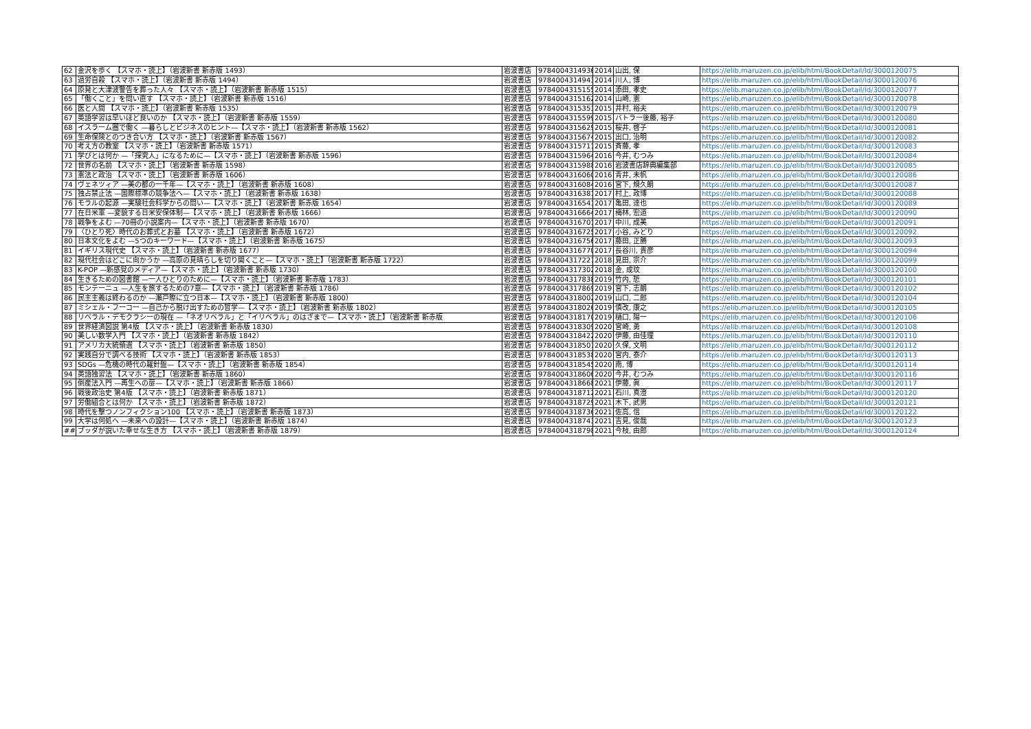| 62 | 金沢を歩く 【スマホ・読上】（岩波新書 新赤版 1493） | 岩波書店 | 9784004314936 | 2014 | 山出, 保 | https://elib.maruzen.co.jp/elib/html/BookDetail/Id/3000120075 |
| 63 | 過労自殺 【スマホ・読上】（岩波新書 新赤版 1494） | 岩波書店 | 9784004314943 | 2014 | 川人, 博 | https://elib.maruzen.co.jp/elib/html/BookDetail/Id/3000120076 |
| 64 | 原発と大津波警告を葬った人々 【スマホ・読上】（岩波新書 新赤版 1515） | 岩波書店 | 9784004315155 | 2014 | 添田, 孝史 | https://elib.maruzen.co.jp/elib/html/BookDetail/Id/3000120077 |
| 65 | 「働くこと」を問い直す 【スマホ・読上】（岩波新書 新赤版 1516） | 岩波書店 | 9784004315162 | 2014 | 山崎, 憲 | https://elib.maruzen.co.jp/elib/html/BookDetail/Id/3000120078 |
| 66 | 医と人間 【スマホ・読上】（岩波新書 新赤版 1535） | 岩波書店 | 9784004315353 | 2015 | 井村, 裕夫 | https://elib.maruzen.co.jp/elib/html/BookDetail/Id/3000120079 |
| 67 | 英語学習は早いほど良いのか 【スマホ・読上】（岩波新書 新赤版 1559） | 岩波書店 | 9784004315599 | 2015 | バトラー後藤, 裕子 | https://elib.maruzen.co.jp/elib/html/BookDetail/Id/3000120080 |
| 68 | イスラーム圏で働く —暮らしとビジネスのヒント—【スマホ・読上】（岩波新書 新赤版 1562） | 岩波書店 | 9784004315629 | 2015 | 桜井, 啓子 | https://elib.maruzen.co.jp/elib/html/BookDetail/Id/3000120081 |
| 69 | 生命保険とのつき合い方 【スマホ・読上】（岩波新書 新赤版 1567） | 岩波書店 | 9784004315674 | 2015 | 出口, 治明 | https://elib.maruzen.co.jp/elib/html/BookDetail/Id/3000120082 |
| 70 | 考え方の教室 【スマホ・読上】（岩波新書 新赤版 1571） | 岩波書店 | 9784004315711 | 2015 | 斉藤, 孝 | https://elib.maruzen.co.jp/elib/html/BookDetail/Id/3000120083 |
| 71 | 学びとは何か —「探究人」になるために—【スマホ・読上】（岩波新書 新赤版 1596） | 岩波書店 | 9784004315964 | 2016 | 今井, むつみ | https://elib.maruzen.co.jp/elib/html/BookDetail/Id/3000120084 |
| 72 | 世界の名前 【スマホ・読上】（岩波新書 新赤版 1598） | 岩波書店 | 9784004315988 | 2016 | 岩波書店辞典編集部 | https://elib.maruzen.co.jp/elib/html/BookDetail/Id/3000120085 |
| 73 | 憲法と政治 【スマホ・読上】（岩波新書 新赤版 1606） | 岩波書店 | 9784004316060 | 2016 | 青井, 未帆 | https://elib.maruzen.co.jp/elib/html/BookDetail/Id/3000120086 |
| 74 | ヴェネツィア —美の都の一千年—【スマホ・読上】（岩波新書 新赤版 1608） | 岩波書店 | 9784004316084 | 2016 | 宮下, 規久朗 | https://elib.maruzen.co.jp/elib/html/BookDetail/Id/3000120087 |
| 75 | 独占禁止法 —国際標準の競争法へ—【スマホ・読上】（岩波新書 新赤版 1638） | 岩波書店 | 9784004316381 | 2017 | 村上, 政博 | https://elib.maruzen.co.jp/elib/html/BookDetail/Id/3000120088 |
| 76 | モラルの起源 —実験社会科学からの問い—【スマホ・読上】（岩波新書 新赤版 1654） | 岩波書店 | 9784004316541 | 2017 | 亀田, 達也 | https://elib.maruzen.co.jp/elib/html/BookDetail/Id/3000120089 |
| 77 | 在日米軍 —変貌する日米安保体制—【スマホ・読上】（岩波新書 新赤版 1666） | 岩波書店 | 9784004316664 | 2017 | 梅林, 宏道 | https://elib.maruzen.co.jp/elib/html/BookDetail/Id/3000120090 |
| 78 | 戦争をよむ —70冊の小説案内—【スマホ・読上】（岩波新書 新赤版 1670） | 岩波書店 | 9784004316701 | 2017 | 中川, 成美 | https://elib.maruzen.co.jp/elib/html/BookDetail/Id/3000120091 |
| 79 | 〈ひとり死〉時代のお葬式とお墓 【スマホ・読上】（岩波新書 新赤版 1672） | 岩波書店 | 9784004316725 | 2017 | 小谷, みどり | https://elib.maruzen.co.jp/elib/html/BookDetail/Id/3000120092 |
| 80 | 日本文化をよむ —5つのキーワード—【スマホ・読上】（岩波新書 新赤版 1675） | 岩波書店 | 9784004316756 | 2017 | 藤田, 正勝 | https://elib.maruzen.co.jp/elib/html/BookDetail/Id/3000120093 |
| 81 | イギリス現代史 【スマホ・読上】（岩波新書 新赤版 1677） | 岩波書店 | 9784004316770 | 2017 | 長谷川, 貴彦 | https://elib.maruzen.co.jp/elib/html/BookDetail/Id/3000120094 |
| 82 | 現代社会はどこに向かうか —高原の見晴らしを切り開くこと—【スマホ・読上】（岩波新書 新赤版 1722） | 岩波書店 | 9784004317227 | 2018 | 見田, 宗介 | https://elib.maruzen.co.jp/elib/html/BookDetail/Id/3000120099 |
| 83 | K-POP —新感覚のメディア—【スマホ・読上】（岩波新書 新赤版 1730） | 岩波書店 | 9784004317302 | 2018 | 金, 成玟 | https://elib.maruzen.co.jp/elib/html/BookDetail/Id/3000120100 |
| 84 | 生きるための図書館 —一人ひとりのために—【スマホ・読上】（岩波新書 新赤版 1783） | 岩波書店 | 9784004317838 | 2019 | 竹内, 悊 | https://elib.maruzen.co.jp/elib/html/BookDetail/Id/3000120101 |
| 85 | モンテーニュ —人生を旅するための7章—【スマホ・読上】（岩波新書 新赤版 1786） | 岩波書店 | 9784004317869 | 2019 | 宮下, 志朗 | https://elib.maruzen.co.jp/elib/html/BookDetail/Id/3000120102 |
| 86 | 民主主義は終わるのか —瀬戸際に立つ日本—【スマホ・読上】（岩波新書 新赤版 1800） | 岩波書店 | 9784004318002 | 2019 | 山口, 二郎 | https://elib.maruzen.co.jp/elib/html/BookDetail/Id/3000120104 |
| 87 | ミシェル・フーコー —自己から脱け出すための哲学—【スマホ・読上】（岩波新書 新赤版 1802） | 岩波書店 | 9784004318026 | 2019 | 慎改, 康之 | https://elib.maruzen.co.jp/elib/html/BookDetail/Id/3000120105 |
| 88 | リベラル・デモクラシーの現在 —「ネオリベラル」と「イリベラル」のはざまで—【スマホ・読上】（岩波新書 新赤版 | 岩波書店 | 9784004318170 | 2019 | 樋口, 陽一 | https://elib.maruzen.co.jp/elib/html/BookDetail/Id/3000120106 |
| 89 | 世界経済図説 第4版 【スマホ・読上】（岩波新書 新赤版 1830） | 岩波書店 | 9784004318309 | 2020 | 宮崎, 勇 | https://elib.maruzen.co.jp/elib/html/BookDetail/Id/3000120108 |
| 90 | 美しい数学入門 【スマホ・読上】（岩波新書 新赤版 1842） | 岩波書店 | 9784004318422 | 2020 | 伊藤, 由佳理 | https://elib.maruzen.co.jp/elib/html/BookDetail/Id/3000120110 |
| 91 | アメリカ大統領選 【スマホ・読上】（岩波新書 新赤版 1850） | 岩波書店 | 9784004318507 | 2020 | 久保, 文明 | https://elib.maruzen.co.jp/elib/html/BookDetail/Id/3000120112 |
| 92 | 実践自分で調べる技術 【スマホ・読上】（岩波新書 新赤版 1853） | 岩波書店 | 9784004318538 | 2020 | 宮内, 泰介 | https://elib.maruzen.co.jp/elib/html/BookDetail/Id/3000120113 |
| 93 | SDGs —危機の時代の羅針盤—【スマホ・読上】（岩波新書 新赤版 1854） | 岩波書店 | 9784004318545 | 2020 | 南, 博 | https://elib.maruzen.co.jp/elib/html/BookDetail/Id/3000120114 |
| 94 | 英語独習法 【スマホ・読上】（岩波新書 新赤版 1860） | 岩波書店 | 9784004318606 | 2020 | 今井, むつみ | https://elib.maruzen.co.jp/elib/html/BookDetail/Id/3000120116 |
| 95 | 倒産法入門 —再生への扉—【スマホ・読上】（岩波新書 新赤版 1866） | 岩波書店 | 9784004318668 | 2021 | 伊藤, 眞 | https://elib.maruzen.co.jp/elib/html/BookDetail/Id/3000120117 |
| 96 | 戦後政治史 第4版 【スマホ・読上】（岩波新書 新赤版 1871） | 岩波書店 | 9784004318712 | 2021 | 石川, 真澄 | https://elib.maruzen.co.jp/elib/html/BookDetail/Id/3000120120 |
| 97 | 労働組合とは何か 【スマホ・読上】（岩波新書 新赤版 1872） | 岩波書店 | 9784004318729 | 2021 | 木下, 武男 | https://elib.maruzen.co.jp/elib/html/BookDetail/Id/3000120121 |
| 98 | 時代を撃つノンフィクション100 【スマホ・読上】（岩波新書 新赤版 1873） | 岩波書店 | 9784004318736 | 2021 | 佐高, 信 | https://elib.maruzen.co.jp/elib/html/BookDetail/Id/3000120122 |
| 99 | 大学は何処へ —未来への設計—【スマホ・読上】（岩波新書 新赤版 1874） | 岩波書店 | 9784004318743 | 2021 | 吉見, 俊哉 | https://elib.maruzen.co.jp/elib/html/BookDetail/Id/3000120123 |
| ## | ブッダが説いた幸せな生き方 【スマホ・読上】（岩波新書 新赤版 1879） | 岩波書店 | 9784004318798 | 2021 | 今枝, 由郎 | https://elib.maruzen.co.jp/elib/html/BookDetail/Id/3000120124 |